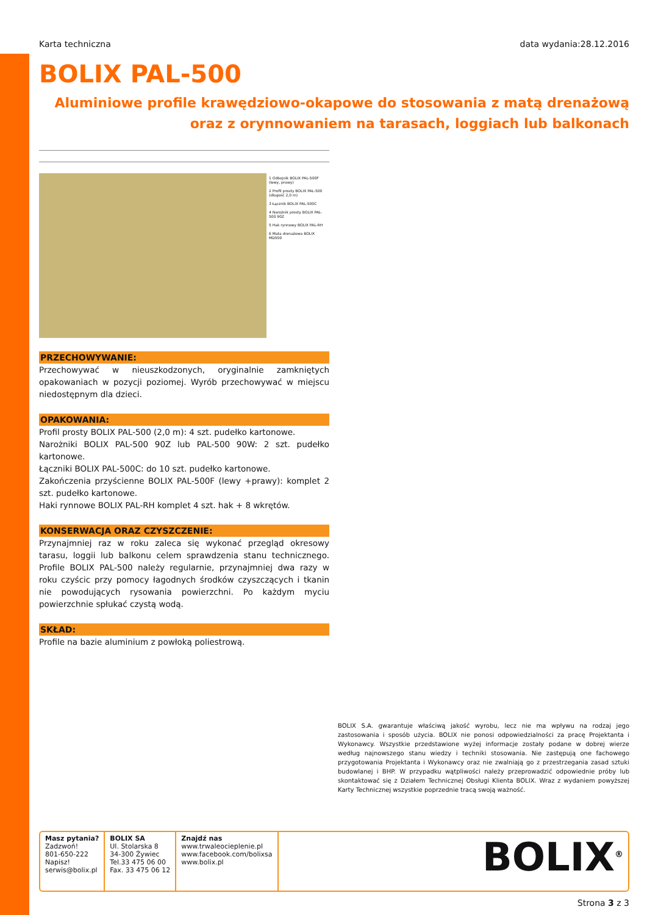Karta techniczna data wydania:28.12.2016
BOLIX PAL-500
Aluminiowe profile krawędziowo-okapowe do stosowania z matą drenażową
oraz z orynnowaniem na tarasach, loggiach lub balkonach
1 Odbojnik BOLIX PAL-500F (lewy, prawy)
2 Profil prosty BOLIX PAL-500 (długość 2,0 m)
3 Łącznik BOLIX PAL-500C
4 Narożnik prosty BOLIX PAL-500 90Z
5 Hak rynnowy BOLIX PAL-RH
6 Mata drenażowa BOLIX MD500
PRZECHOWYWANIE:
Przechowywać w nieuszkodzonych, oryginalnie zamkniętych opakowaniach w pozycji poziomej. Wyrób przechowywać w miejscu niedostępnym dla dzieci.
OPAKOWANIA:
Profil prosty BOLIX PAL-500 (2,0 m): 4 szt. pudełko kartonowe.
Narożniki BOLIX PAL-500 90Z lub PAL-500 90W: 2 szt. pudełko kartonowe.
Łączniki BOLIX PAL-500C: do 10 szt. pudełko kartonowe.
Zakończenia przyścienne BOLIX PAL-500F (lewy +prawy): komplet 2 szt. pudełko kartonowe.
Haki rynnowe BOLIX PAL-RH komplet 4 szt. hak + 8 wkrętów.
KONSERWACJA ORAZ CZYSZCZENIE:
Przynajmniej raz w roku zaleca się wykonać przegląd okresowy tarasu, loggii lub balkonu celem sprawdzenia stanu technicznego. Profile BOLIX PAL-500 należy regularnie, przynajmniej dwa razy w roku czyścic przy pomocy łagodnych środków czyszczących i tkanin nie powodujących rysowania powierzchni. Po każdym myciu powierzchnie spłukać czystą wodą.
SKŁAD:
Profile na bazie aluminium z powłoką poliestrową.
BOLIX S.A. gwarantuje właściwą jakość wyrobu, lecz nie ma wpływu na rodzaj jego zastosowania i sposób użycia. BOLIX nie ponosi odpowiedzialności za pracę Projektanta i Wykonawcy. Wszystkie przedstawione wyżej informacje zostały podane w dobrej wierze według najnowszego stanu wiedzy i techniki stosowania. Nie zastępują one fachowego przygotowania Projektanta i Wykonawcy oraz nie zwalniają go z przestrzegania zasad sztuki budowlanej i BHP. W przypadku wątpliwości należy przeprowadzić odpowiednie próby lub skontaktować się z Działem Technicznej Obsługi Klienta BOLIX. Wraz z wydaniem powyższej Karty Technicznej wszystkie poprzednie tracą swoją ważność.
Masz pytania?
Zadzwoń!
801-650-222
Napisz!
serwis@bolix.pl
BOLIX SA
Ul. Stolarska 8
34-300 Żywiec
Tel.33 475 06 00
Fax. 33 475 06 12
Znajdź nas
www.trwaleocieplenie.pl
www.facebook.com/bolixsa
www.bolix.pl
BOLIX<sup>®</sup>
Strona 3 z 3